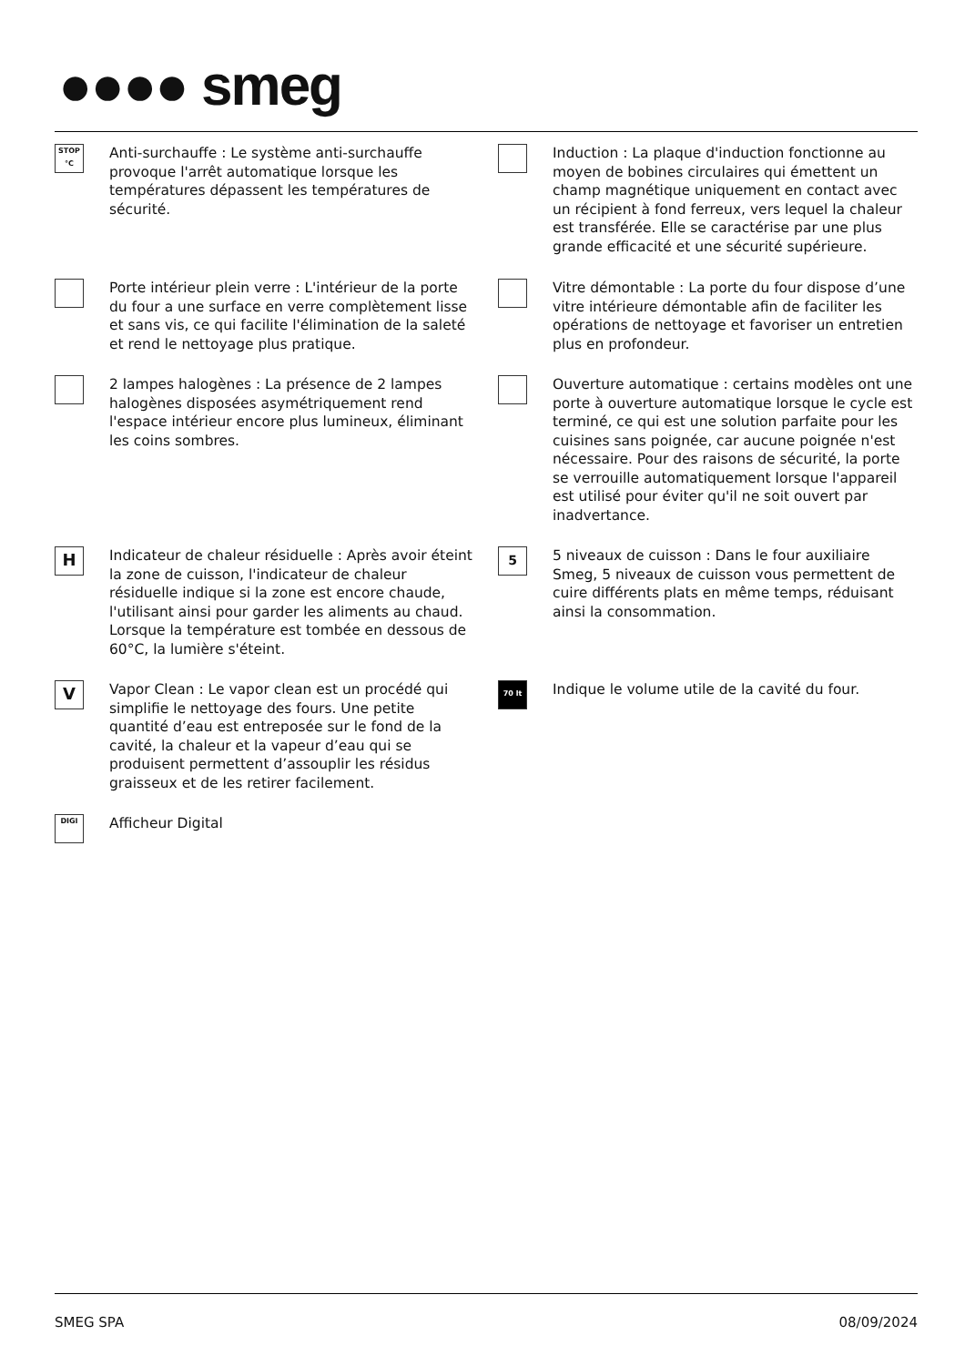●●●● smeg
STOP °C
Anti-surchauffe : Le système anti-surchauffe provoque l'arrêt automatique lorsque les températures dépassent les températures de sécurité.
Induction : La plaque d'induction fonctionne au moyen de bobines circulaires qui émettent un champ magnétique uniquement en contact avec un récipient à fond ferreux, vers lequel la chaleur est transférée. Elle se caractérise par une plus grande efficacité et une sécurité supérieure.
Porte intérieur plein verre : L'intérieur de la porte du four a une surface en verre complètement lisse et sans vis, ce qui facilite l'élimination de la saleté et rend le nettoyage plus pratique.
Vitre démontable : La porte du four dispose d’une vitre intérieure démontable afin de faciliter les opérations de nettoyage et favoriser un entretien plus en profondeur.
2 lampes halogènes : La présence de 2 lampes halogènes disposées asymétriquement rend l'espace intérieur encore plus lumineux, éliminant les coins sombres.
Ouverture automatique : certains modèles ont une porte à ouverture automatique lorsque le cycle est terminé, ce qui est une solution parfaite pour les cuisines sans poignée, car aucune poignée n'est nécessaire. Pour des raisons de sécurité, la porte se verrouille automatiquement lorsque l'appareil est utilisé pour éviter qu'il ne soit ouvert par inadvertance.
H
Indicateur de chaleur résiduelle : Après avoir éteint la zone de cuisson, l'indicateur de chaleur résiduelle indique si la zone est encore chaude, l'utilisant ainsi pour garder les aliments au chaud. Lorsque la température est tombée en dessous de 60°C, la lumière s'éteint.
5
5 niveaux de cuisson : Dans le four auxiliaire Smeg, 5 niveaux de cuisson vous permettent de cuire différents plats en même temps, réduisant ainsi la consommation.
V
Vapor Clean : Le vapor clean est un procédé qui simplifie le nettoyage des fours. Une petite quantité d’eau est entreposée sur le fond de la cavité, la chaleur et la vapeur d’eau qui se produisent permettent d’assouplir les résidus graisseux et de les retirer facilement.
70 lt
Indique le volume utile de la cavité du four.
DIGI
Afficheur Digital
SMEG SPA 08/09/2024